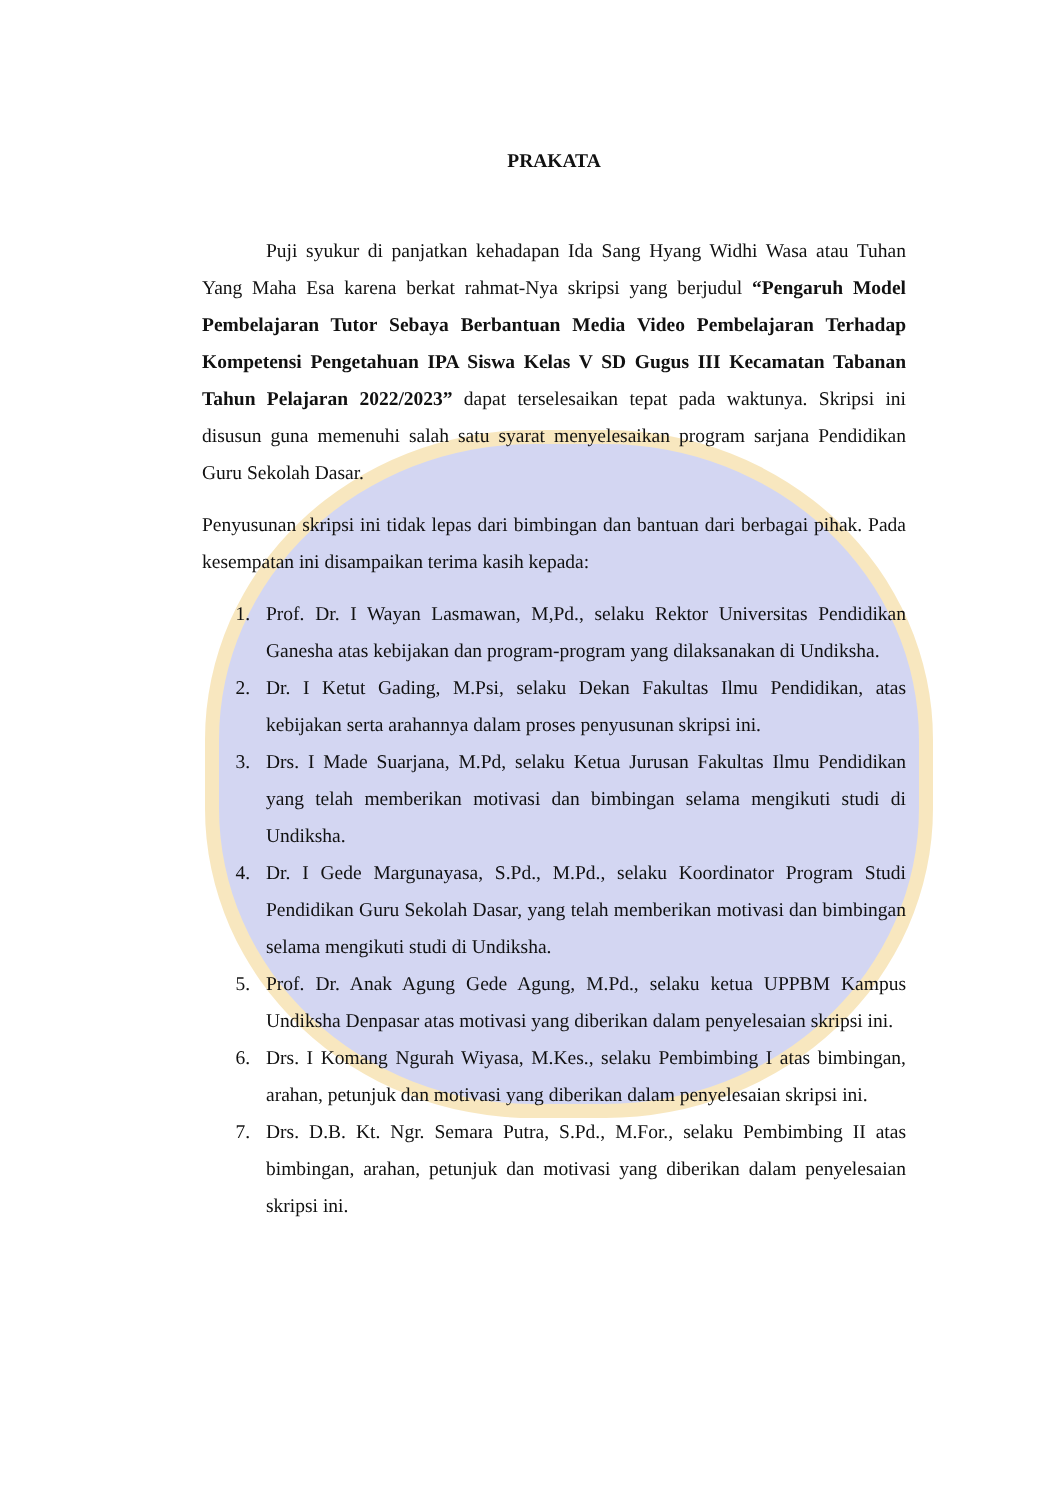PRAKATA
Puji syukur di panjatkan kehadapan Ida Sang Hyang Widhi Wasa atau Tuhan Yang Maha Esa karena berkat rahmat-Nya skripsi yang berjudul “Pengaruh Model Pembelajaran Tutor Sebaya Berbantuan Media Video Pembelajaran Terhadap Kompetensi Pengetahuan IPA Siswa Kelas V SD Gugus III Kecamatan Tabanan Tahun Pelajaran 2022/2023” dapat terselesaikan tepat pada waktunya. Skripsi ini disusun guna memenuhi salah satu syarat menyelesaikan program sarjana Pendidikan Guru Sekolah Dasar.
Penyusunan skripsi ini tidak lepas dari bimbingan dan bantuan dari berbagai pihak. Pada kesempatan ini disampaikan terima kasih kepada:
1. Prof. Dr. I Wayan Lasmawan, M,Pd., selaku Rektor Universitas Pendidikan Ganesha atas kebijakan dan program-program yang dilaksanakan di Undiksha.
2. Dr. I Ketut Gading, M.Psi, selaku Dekan Fakultas Ilmu Pendidikan, atas kebijakan serta arahannya dalam proses penyusunan skripsi ini.
3. Drs. I Made Suarjana, M.Pd, selaku Ketua Jurusan Fakultas Ilmu Pendidikan yang telah memberikan motivasi dan bimbingan selama mengikuti studi di Undiksha.
4. Dr. I Gede Margunayasa, S.Pd., M.Pd., selaku Koordinator Program Studi Pendidikan Guru Sekolah Dasar, yang telah memberikan motivasi dan bimbingan selama mengikuti studi di Undiksha.
5. Prof. Dr. Anak Agung Gede Agung, M.Pd., selaku ketua UPPBM Kampus Undiksha Denpasar atas motivasi yang diberikan dalam penyelesaian skripsi ini.
6. Drs. I Komang Ngurah Wiyasa, M.Kes., selaku Pembimbing I atas bimbingan, arahan, petunjuk dan motivasi yang diberikan dalam penyelesaian skripsi ini.
7. Drs. D.B. Kt. Ngr. Semara Putra, S.Pd., M.For., selaku Pembimbing II atas bimbingan, arahan, petunjuk dan motivasi yang diberikan dalam penyelesaian skripsi ini.